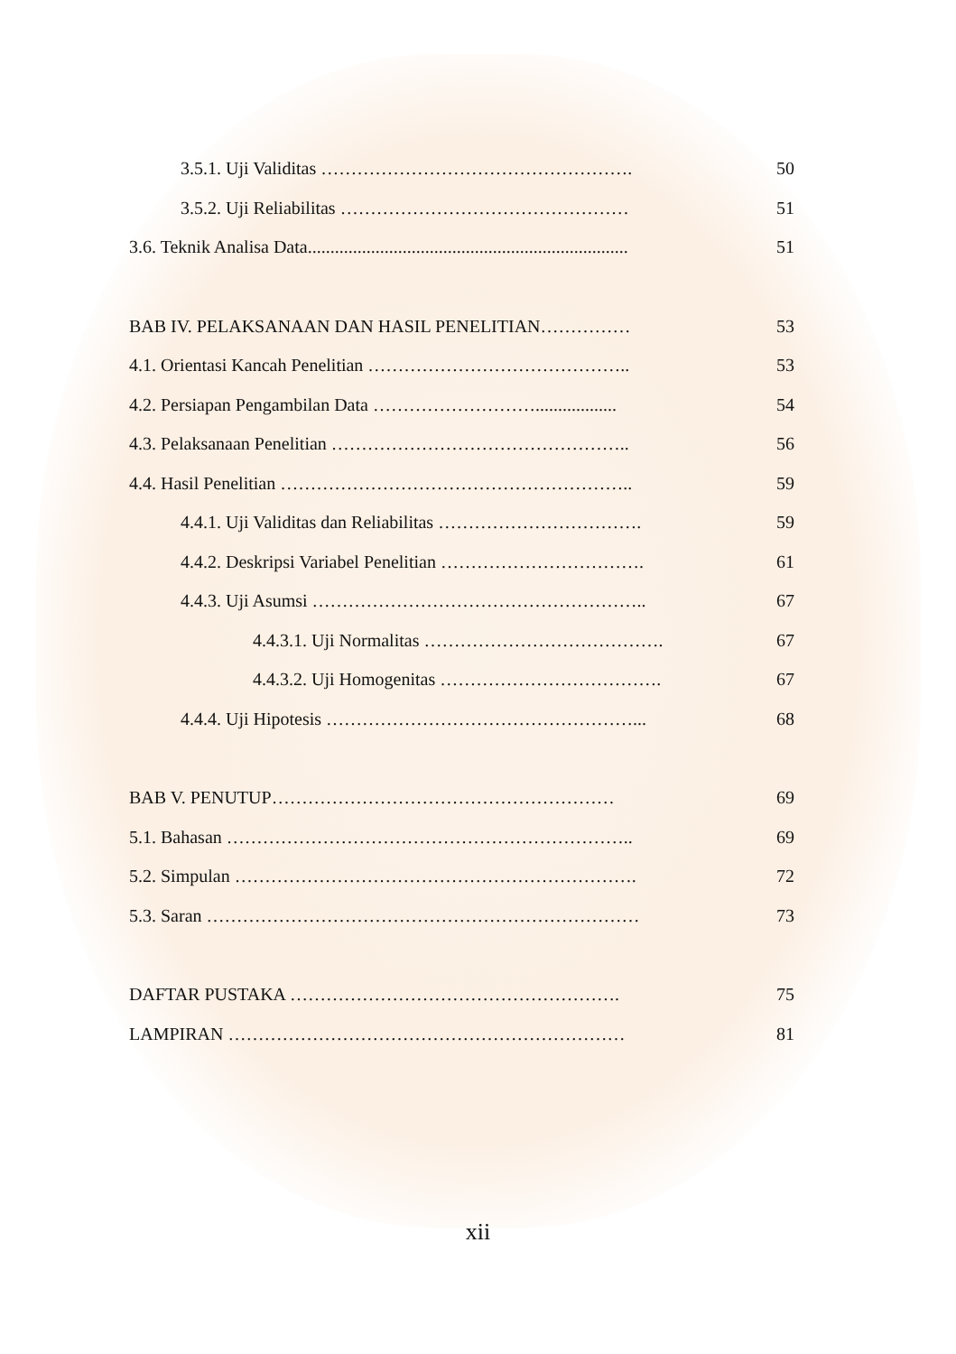3.5.1. Uji Validitas ……………………………………………. 50
3.5.2. Uji Reliabilitas ………………………………………… 51
3.6. Teknik Analisa Data....................................................................... 51
BAB IV. PELAKSANAAN DAN HASIL PENELITIAN…………… 53
4.1. Orientasi Kancah Penelitian …………………………………….. 53
4.2. Persiapan Pengambilan Data ……………………….................. 54
4.3. Pelaksanaan Penelitian ………………………………………….. 56
4.4. Hasil Penelitian ………………………………………………….. 59
4.4.1. Uji Validitas dan Reliabilitas ……………………………. 59
4.4.2. Deskripsi Variabel Penelitian ……………………………. 61
4.4.3. Uji Asumsi ……………………………………………….. 67
4.4.3.1. Uji Normalitas …………………………………. 67
4.4.3.2. Uji Homogenitas ………………………………. 67
4.4.4. Uji Hipotesis ……………………………………………... 68
BAB V. PENUTUP………………………………………………… 69
5.1. Bahasan ………………………………………………………….. 69
5.2. Simpulan …………………………………………………………. 72
5.3. Saran ……………………………………………………………… 73
DAFTAR PUSTAKA ………………………………………………. 75
LAMPIRAN ………………………………………………………… 81
xii